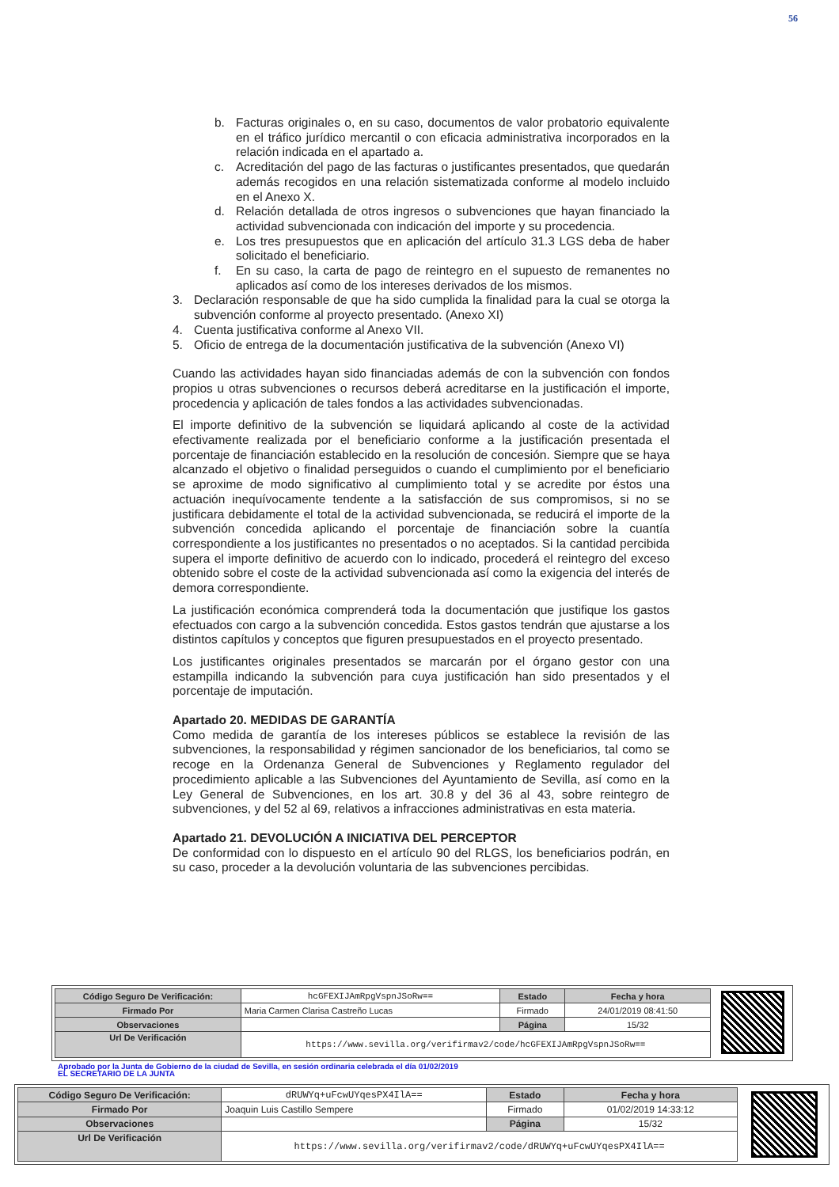56
b. Facturas originales o, en su caso, documentos de valor probatorio equivalente en el tráfico jurídico mercantil o con eficacia administrativa incorporados en la relación indicada en el apartado a.
c. Acreditación del pago de las facturas o justificantes presentados, que quedarán además recogidos en una relación sistematizada conforme al modelo incluido en el Anexo X.
d. Relación detallada de otros ingresos o subvenciones que hayan financiado la actividad subvencionada con indicación del importe y su procedencia.
e. Los tres presupuestos que en aplicación del artículo 31.3 LGS deba de haber solicitado el beneficiario.
f. En su caso, la carta de pago de reintegro en el supuesto de remanentes no aplicados así como de los intereses derivados de los mismos.
3. Declaración responsable de que ha sido cumplida la finalidad para la cual se otorga la subvención conforme al proyecto presentado. (Anexo XI)
4. Cuenta justificativa conforme al Anexo VII.
5. Oficio de entrega de la documentación justificativa de la subvención (Anexo VI)
Cuando las actividades hayan sido financiadas además de con la subvención con fondos propios u otras subvenciones o recursos deberá acreditarse en la justificación el importe, procedencia y aplicación de tales fondos a las actividades subvencionadas.
El importe definitivo de la subvención se liquidará aplicando al coste de la actividad efectivamente realizada por el beneficiario conforme a la justificación presentada el porcentaje de financiación establecido en la resolución de concesión. Siempre que se haya alcanzado el objetivo o finalidad perseguidos o cuando el cumplimiento por el beneficiario se aproxime de modo significativo al cumplimiento total y se acredite por éstos una actuación inequívocamente tendente a la satisfacción de sus compromisos, si no se justificara debidamente el total de la actividad subvencionada, se reducirá el importe de la subvención concedida aplicando el porcentaje de financiación sobre la cuantía correspondiente a los justificantes no presentados o no aceptados. Si la cantidad percibida supera el importe definitivo de acuerdo con lo indicado, procederá el reintegro del exceso obtenido sobre el coste de la actividad subvencionada así como la exigencia del interés de demora correspondiente.
La justificación económica comprenderá toda la documentación que justifique los gastos efectuados con cargo a la subvención concedida. Estos gastos tendrán que ajustarse a los distintos capítulos y conceptos que figuren presupuestados en el proyecto presentado.
Los justificantes originales presentados se marcarán por el órgano gestor con una estampilla indicando la subvención para cuya justificación han sido presentados y el porcentaje de imputación.
Apartado 20. MEDIDAS DE GARANTÍA
Como medida de garantía de los intereses públicos se establece la revisión de las subvenciones, la responsabilidad y régimen sancionador de los beneficiarios, tal como se recoge en la Ordenanza General de Subvenciones y Reglamento regulador del procedimiento aplicable a las Subvenciones del Ayuntamiento de Sevilla, así como en la Ley General de Subvenciones, en los art. 30.8 y del 36 al 43, sobre reintegro de subvenciones, y del 52 al 69, relativos a infracciones administrativas en esta materia.
Apartado 21. DEVOLUCIÓN A INICIATIVA DEL PERCEPTOR
De conformidad con lo dispuesto en el artículo 90 del RLGS, los beneficiarios podrán, en su caso, proceder a la devolución voluntaria de las subvenciones percibidas.
| Código Seguro De Verificación: | hcGFEXIJAmRpgVspnJSoRw== | Estado | Fecha y hora |
| Firmado Por | Maria Carmen Clarisa Castreño Lucas | Firmado | 24/01/2019 08:41:50 |
| Observaciones | | Página | 15/32 |
| Url De Verificación | https://www.sevilla.org/verifirmav2/code/hcGFEXIJAmRpgVspnJSoRw== | | |
Aprobado por la Junta de Gobierno de la ciudad de Sevilla, en sesión ordinaria celebrada el día 01/02/2019
EL SECRETARIO DE LA JUNTA
| Código Seguro De Verificación: | dRUWYq+uFcwUYqesPX4IlA== | Estado | Fecha y hora |
| Firmado Por | Joaquin Luis Castillo Sempere | Firmado | 01/02/2019 14:33:12 |
| Observaciones | | Página | 15/32 |
| Url De Verificación | https://www.sevilla.org/verifirmav2/code/dRUWYq+uFcwUYqesPX4IlA== | | |